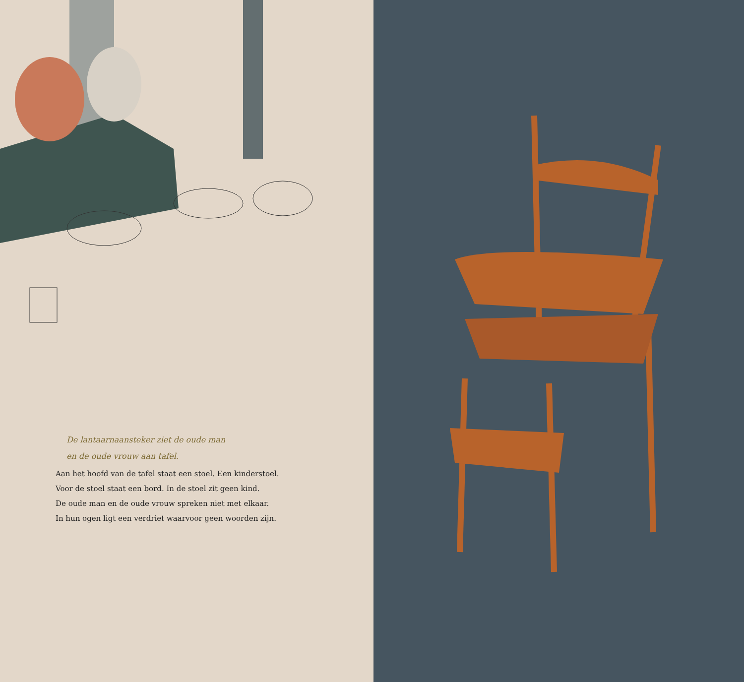De lantaarnaansteker ziet de oude man
en de oude vrouw aan tafel.
Aan het hoofd van de tafel staat een stoel. Een kinderstoel.
Voor de stoel staat een bord. In de stoel zit geen kind.
De oude man en de oude vrouw spreken niet met elkaar.
In hun ogen ligt een verdriet waarvoor geen woorden zijn.